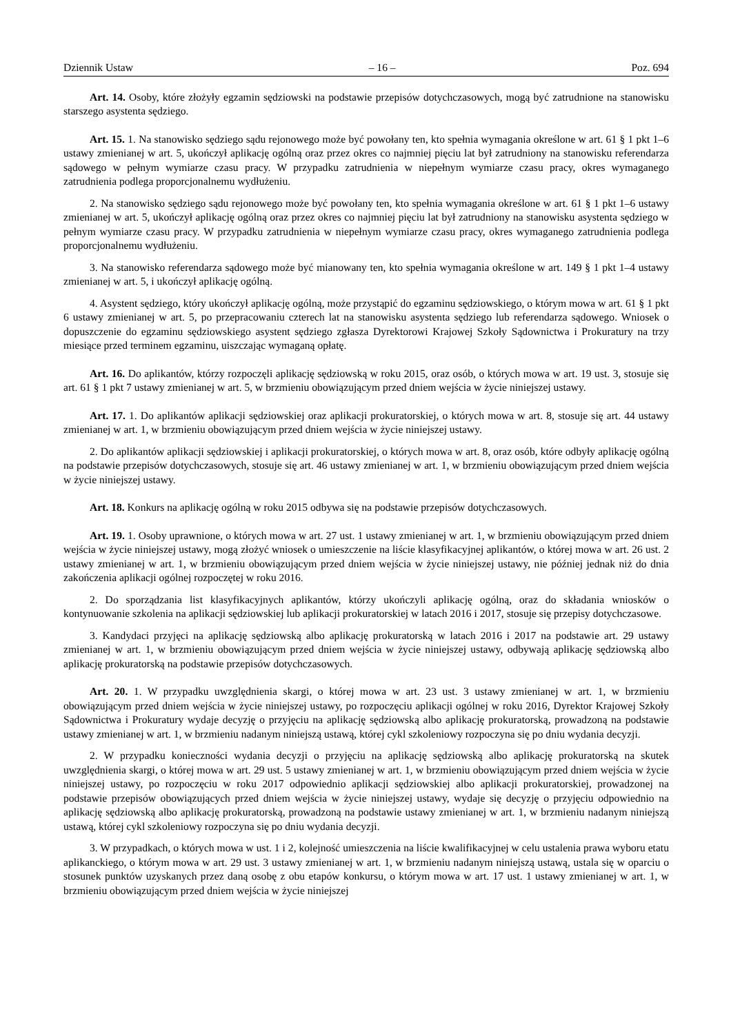Dziennik Ustaw – 16 – Poz. 694
Art. 14. Osoby, które złożyły egzamin sędziowski na podstawie przepisów dotychczasowych, mogą być zatrudnione na stanowisku starszego asystenta sędziego.
Art. 15. 1. Na stanowisko sędziego sądu rejonowego może być powołany ten, kto spełnia wymagania określone w art. 61 § 1 pkt 1–6 ustawy zmienianej w art. 5, ukończył aplikację ogólną oraz przez okres co najmniej pięciu lat był zatrudniony na stanowisku referendarza sądowego w pełnym wymiarze czasu pracy. W przypadku zatrudnienia w niepełnym wymiarze czasu pracy, okres wymaganego zatrudnienia podlega proporcjonalnemu wydłużeniu.
2. Na stanowisko sędziego sądu rejonowego może być powołany ten, kto spełnia wymagania określone w art. 61 § 1 pkt 1–6 ustawy zmienianej w art. 5, ukończył aplikację ogólną oraz przez okres co najmniej pięciu lat był zatrudniony na stanowisku asystenta sędziego w pełnym wymiarze czasu pracy. W przypadku zatrudnienia w niepełnym wymiarze czasu pracy, okres wymaganego zatrudnienia podlega proporcjonalnemu wydłużeniu.
3. Na stanowisko referendarza sądowego może być mianowany ten, kto spełnia wymagania określone w art. 149 § 1 pkt 1–4 ustawy zmienianej w art. 5, i ukończył aplikację ogólną.
4. Asystent sędziego, który ukończył aplikację ogólną, może przystąpić do egzaminu sędziowskiego, o którym mowa w art. 61 § 1 pkt 6 ustawy zmienianej w art. 5, po przepracowaniu czterech lat na stanowisku asystenta sędziego lub referendarza sądowego. Wniosek o dopuszczenie do egzaminu sędziowskiego asystent sędziego zgłasza Dyrektorowi Krajowej Szkoły Sądownictwa i Prokuratury na trzy miesiące przed terminem egzaminu, uiszczając wymaganą opłatę.
Art. 16. Do aplikantów, którzy rozpoczęli aplikację sędziowską w roku 2015, oraz osób, o których mowa w art. 19 ust. 3, stosuje się art. 61 § 1 pkt 7 ustawy zmienianej w art. 5, w brzmieniu obowiązującym przed dniem wejścia w życie niniejszej ustawy.
Art. 17. 1. Do aplikantów aplikacji sędziowskiej oraz aplikacji prokuratorskiej, o których mowa w art. 8, stosuje się art. 44 ustawy zmienianej w art. 1, w brzmieniu obowiązującym przed dniem wejścia w życie niniejszej ustawy.
2. Do aplikantów aplikacji sędziowskiej i aplikacji prokuratorskiej, o których mowa w art. 8, oraz osób, które odbyły aplikację ogólną na podstawie przepisów dotychczasowych, stosuje się art. 46 ustawy zmienianej w art. 1, w brzmieniu obowiązującym przed dniem wejścia w życie niniejszej ustawy.
Art. 18. Konkurs na aplikację ogólną w roku 2015 odbywa się na podstawie przepisów dotychczasowych.
Art. 19. 1. Osoby uprawnione, o których mowa w art. 27 ust. 1 ustawy zmienianej w art. 1, w brzmieniu obowiązującym przed dniem wejścia w życie niniejszej ustawy, mogą złożyć wniosek o umieszczenie na liście klasyfikacyjnej aplikantów, o której mowa w art. 26 ust. 2 ustawy zmienianej w art. 1, w brzmieniu obowiązującym przed dniem wejścia w życie niniejszej ustawy, nie później jednak niż do dnia zakończenia aplikacji ogólnej rozpoczętej w roku 2016.
2. Do sporządzania list klasyfikacyjnych aplikantów, którzy ukończyli aplikację ogólną, oraz do składania wniosków o kontynuowanie szkolenia na aplikacji sędziowskiej lub aplikacji prokuratorskiej w latach 2016 i 2017, stosuje się przepisy dotychczasowe.
3. Kandydaci przyjęci na aplikację sędziowską albo aplikację prokuratorską w latach 2016 i 2017 na podstawie art. 29 ustawy zmienianej w art. 1, w brzmieniu obowiązującym przed dniem wejścia w życie niniejszej ustawy, odbywają aplikację sędziowską albo aplikację prokuratorską na podstawie przepisów dotychczasowych.
Art. 20. 1. W przypadku uwzględnienia skargi, o której mowa w art. 23 ust. 3 ustawy zmienianej w art. 1, w brzmieniu obowiązującym przed dniem wejścia w życie niniejszej ustawy, po rozpoczęciu aplikacji ogólnej w roku 2016, Dyrektor Krajowej Szkoły Sądownictwa i Prokuratury wydaje decyzję o przyjęciu na aplikację sędziowską albo aplikację prokuratorską, prowadzoną na podstawie ustawy zmienianej w art. 1, w brzmieniu nadanym niniejszą ustawą, której cykl szkoleniowy rozpoczyna się po dniu wydania decyzji.
2. W przypadku konieczności wydania decyzji o przyjęciu na aplikację sędziowską albo aplikację prokuratorską na skutek uwzględnienia skargi, o której mowa w art. 29 ust. 5 ustawy zmienianej w art. 1, w brzmieniu obowiązującym przed dniem wejścia w życie niniejszej ustawy, po rozpoczęciu w roku 2017 odpowiednio aplikacji sędziowskiej albo aplikacji prokuratorskiej, prowadzonej na podstawie przepisów obowiązujących przed dniem wejścia w życie niniejszej ustawy, wydaje się decyzję o przyjęciu odpowiednio na aplikację sędziowską albo aplikację prokuratorską, prowadzoną na podstawie ustawy zmienianej w art. 1, w brzmieniu nadanym niniejszą ustawą, której cykl szkoleniowy rozpoczyna się po dniu wydania decyzji.
3. W przypadkach, o których mowa w ust. 1 i 2, kolejność umieszczenia na liście kwalifikacyjnej w celu ustalenia prawa wyboru etatu aplikanckiego, o którym mowa w art. 29 ust. 3 ustawy zmienianej w art. 1, w brzmieniu nadanym niniejszą ustawą, ustala się w oparciu o stosunek punktów uzyskanych przez daną osobę z obu etapów konkursu, o którym mowa w art. 17 ust. 1 ustawy zmienianej w art. 1, w brzmieniu obowiązującym przed dniem wejścia w życie niniejszej